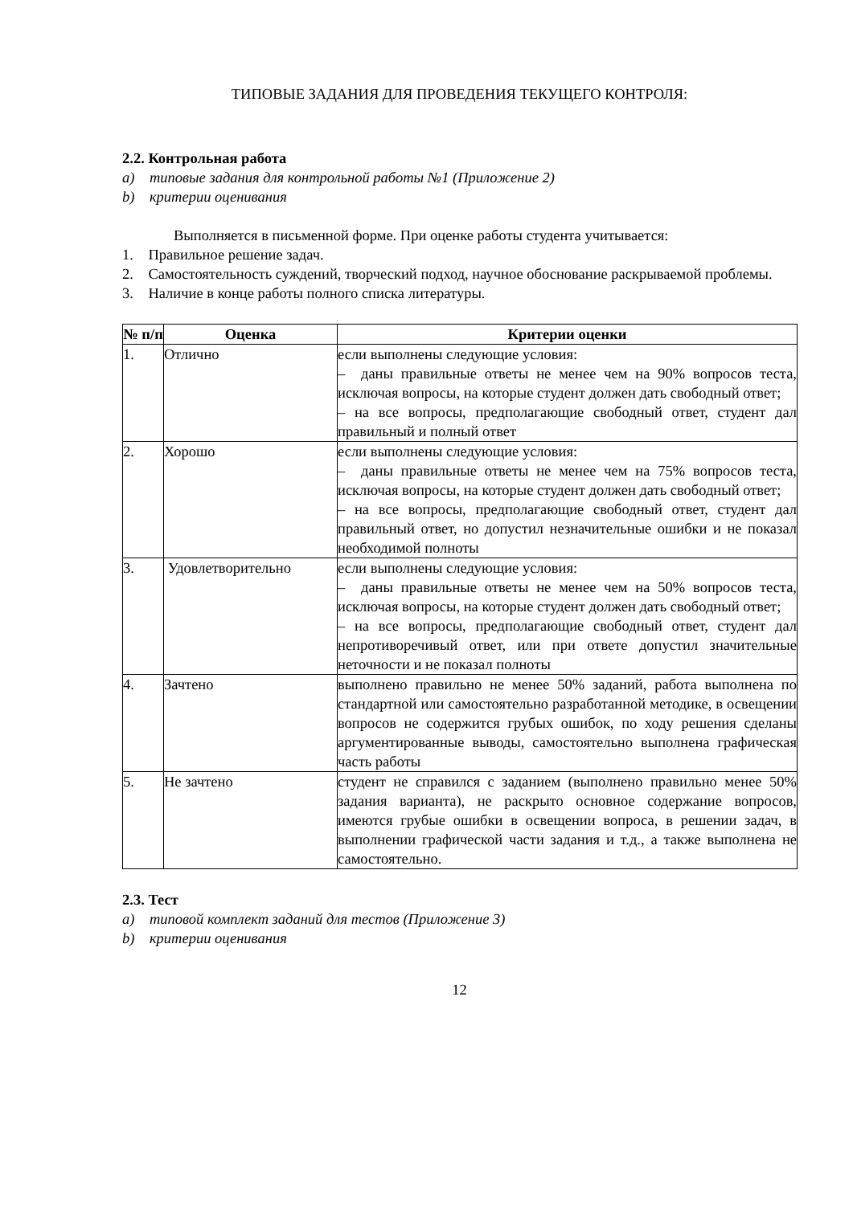ТИПОВЫЕ ЗАДАНИЯ ДЛЯ ПРОВЕДЕНИЯ ТЕКУЩЕГО КОНТРОЛЯ:
2.2. Контрольная работа
a) типовые задания для контрольной работы №1 (Приложение 2)
b) критерии оценивания
Выполняется в письменной форме. При оценке работы студента учитывается:
1. Правильное решение задач.
2. Самостоятельность суждений, творческий подход, научное обоснование раскрываемой проблемы.
3. Наличие в конце работы полного списка литературы.
| № п/п | Оценка | Критерии оценки |
| --- | --- | --- |
| 1. | Отлично | если выполнены следующие условия: – даны правильные ответы не менее чем на 90% вопросов теста, исключая вопросы, на которые студент должен дать свободный ответ; – на все вопросы, предполагающие свободный ответ, студент дал правильный и полный ответ |
| 2. | Хорошо | если выполнены следующие условия: – даны правильные ответы не менее чем на 75% вопросов теста, исключая вопросы, на которые студент должен дать свободный ответ; – на все вопросы, предполагающие свободный ответ, студент дал правильный ответ, но допустил незначительные ошибки и не показал необходимой полноты |
| 3. | Удовлетворительно | если выполнены следующие условия: – даны правильные ответы не менее чем на 50% вопросов теста, исключая вопросы, на которые студент должен дать свободный ответ; – на все вопросы, предполагающие свободный ответ, студент дал непротиворечивый ответ, или при ответе допустил значительные неточности и не показал полноты |
| 4. | Зачтено | выполнено правильно не менее 50% заданий, работа выполнена по стандартной или самостоятельно разработанной методике, в освещении вопросов не содержится грубых ошибок, по ходу решения сделаны аргументированные выводы, самостоятельно выполнена графическая часть работы |
| 5. | Не зачтено | студент не справился с заданием (выполнено правильно менее 50% задания варианта), не раскрыто основное содержание вопросов, имеются грубые ошибки в освещении вопроса, в решении задач, в выполнении графической части задания и т.д., а также выполнена не самостоятельно. |
2.3. Тест
a) типовой комплект заданий для тестов (Приложение 3)
b) критерии оценивания
12